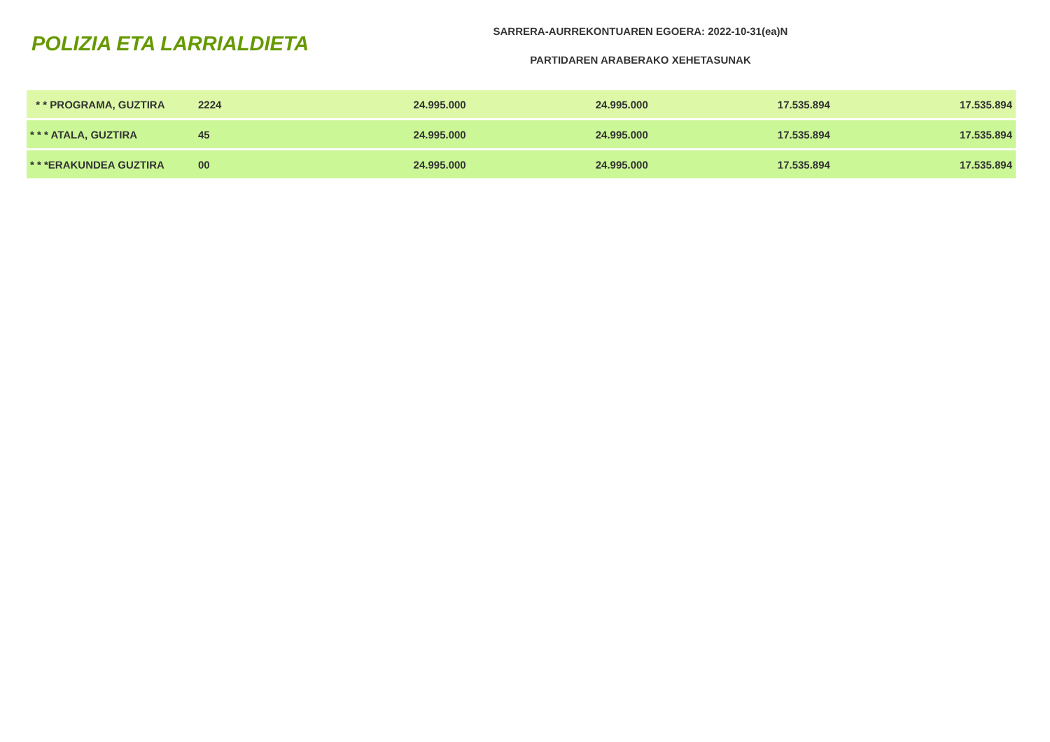POLIZIA ETA LARRIALDIETA
SARRERA-AURREKONTUAREN EGOERA: 2022-10-31(ea)N
PARTIDAREN ARABERAKO XEHETASUNAK
| * * PROGRAMA, GUZTIRA | 2224 | 24.995.000 | 24.995.000 | 17.535.894 | 17.535.894 |
| * * * ATALA, GUZTIRA | 45 | 24.995.000 | 24.995.000 | 17.535.894 | 17.535.894 |
| * * *ERAKUNDEA GUZTIRA | 00 | 24.995.000 | 24.995.000 | 17.535.894 | 17.535.894 |